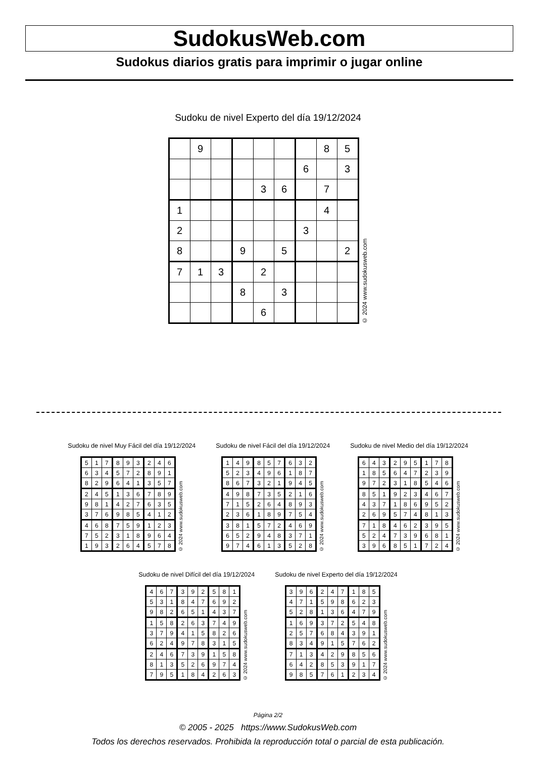SudokusWeb.com
Sudokus diarios gratis para imprimir o jugar online
Sudoku de nivel Experto del día 19/12/2024
| | 9 | | | | | | 8 | 5 |
| | | | | | | 6 | | 3 |
| | | | | 3 | 6 | | 7 | |
| 1 | | | | | | | 4 | |
| 2 | | | | | | 3 | | |
| 8 | | | 9 | | 5 | | | 2 |
| 7 | 1 | 3 | | 2 | | | | |
| | | | 8 | | 3 | | | |
| | | | | 6 | | | | |
© 2024 www.sudokusweb.com
Sudoku de nivel Muy Fácil del día 19/12/2024
| 5 | 1 | 7 | 8 | 9 | 3 | 2 | 4 | 6 |
| 6 | 3 | 4 | 5 | 7 | 2 | 8 | 9 | 1 |
| 8 | 2 | 9 | 6 | 4 | 1 | 3 | 5 | 7 |
| 2 | 4 | 5 | 1 | 3 | 6 | 7 | 8 | 9 |
| 9 | 8 | 1 | 4 | 2 | 7 | 6 | 3 | 5 |
| 3 | 7 | 6 | 9 | 8 | 5 | 4 | 1 | 2 |
| 4 | 6 | 8 | 7 | 5 | 9 | 1 | 2 | 3 |
| 7 | 5 | 2 | 3 | 1 | 8 | 9 | 6 | 4 |
| 1 | 9 | 3 | 2 | 6 | 4 | 5 | 7 | 8 |
© 2024 www.sudokusweb.com
Sudoku de nivel Fácil del día 19/12/2024
| 1 | 4 | 9 | 8 | 5 | 7 | 6 | 3 | 2 |
| 5 | 2 | 3 | 4 | 9 | 6 | 1 | 8 | 7 |
| 8 | 6 | 7 | 3 | 2 | 1 | 9 | 4 | 5 |
| 4 | 9 | 8 | 7 | 3 | 5 | 2 | 1 | 6 |
| 7 | 1 | 5 | 2 | 6 | 4 | 8 | 9 | 3 |
| 2 | 3 | 6 | 1 | 8 | 9 | 7 | 5 | 4 |
| 3 | 8 | 1 | 5 | 7 | 2 | 4 | 6 | 9 |
| 6 | 5 | 2 | 9 | 4 | 8 | 3 | 7 | 1 |
| 9 | 7 | 4 | 6 | 1 | 3 | 5 | 2 | 8 |
© 2024 www.sudokusweb.com
Sudoku de nivel Medio del día 19/12/2024
| 6 | 4 | 3 | 2 | 9 | 5 | 1 | 7 | 8 |
| 1 | 8 | 5 | 6 | 4 | 7 | 2 | 3 | 9 |
| 9 | 7 | 2 | 3 | 1 | 8 | 5 | 4 | 6 |
| 8 | 5 | 1 | 9 | 2 | 3 | 4 | 6 | 7 |
| 4 | 3 | 7 | 1 | 8 | 6 | 9 | 5 | 2 |
| 2 | 6 | 9 | 5 | 7 | 4 | 8 | 1 | 3 |
| 7 | 1 | 8 | 4 | 6 | 2 | 3 | 9 | 5 |
| 5 | 2 | 4 | 7 | 3 | 9 | 6 | 8 | 1 |
| 3 | 9 | 6 | 8 | 5 | 1 | 7 | 2 | 4 |
© 2024 www.sudokusweb.com
Sudoku de nivel Difícil del día 19/12/2024
| 4 | 6 | 7 | 3 | 9 | 2 | 5 | 8 | 1 |
| 5 | 3 | 1 | 8 | 4 | 7 | 6 | 9 | 2 |
| 9 | 8 | 2 | 6 | 5 | 1 | 4 | 3 | 7 |
| 1 | 5 | 8 | 2 | 6 | 3 | 7 | 4 | 9 |
| 3 | 7 | 9 | 4 | 1 | 5 | 8 | 2 | 6 |
| 6 | 2 | 4 | 9 | 7 | 8 | 3 | 1 | 5 |
| 2 | 4 | 6 | 7 | 3 | 9 | 1 | 5 | 8 |
| 8 | 1 | 3 | 5 | 2 | 6 | 9 | 7 | 4 |
| 7 | 9 | 5 | 1 | 8 | 4 | 2 | 6 | 3 |
© 2024 www.sudokusweb.com
Sudoku de nivel Experto del día 19/12/2024
| 3 | 9 | 6 | 2 | 4 | 7 | 1 | 8 | 5 |
| 4 | 7 | 1 | 5 | 9 | 8 | 6 | 2 | 3 |
| 5 | 2 | 8 | 1 | 3 | 6 | 4 | 7 | 9 |
| 1 | 6 | 9 | 3 | 7 | 2 | 5 | 4 | 8 |
| 2 | 5 | 7 | 6 | 8 | 4 | 3 | 9 | 1 |
| 8 | 3 | 4 | 9 | 1 | 5 | 7 | 6 | 2 |
| 7 | 1 | 3 | 4 | 2 | 9 | 8 | 5 | 6 |
| 6 | 4 | 2 | 8 | 5 | 3 | 9 | 1 | 7 |
| 9 | 8 | 5 | 7 | 6 | 1 | 2 | 3 | 4 |
© 2024 www.sudokusweb.com
Página 2/2
© 2005 - 2025 https://www.SudokusWeb.com
Todos los derechos reservados. Prohibida la reproducción total o parcial de esta publicación.